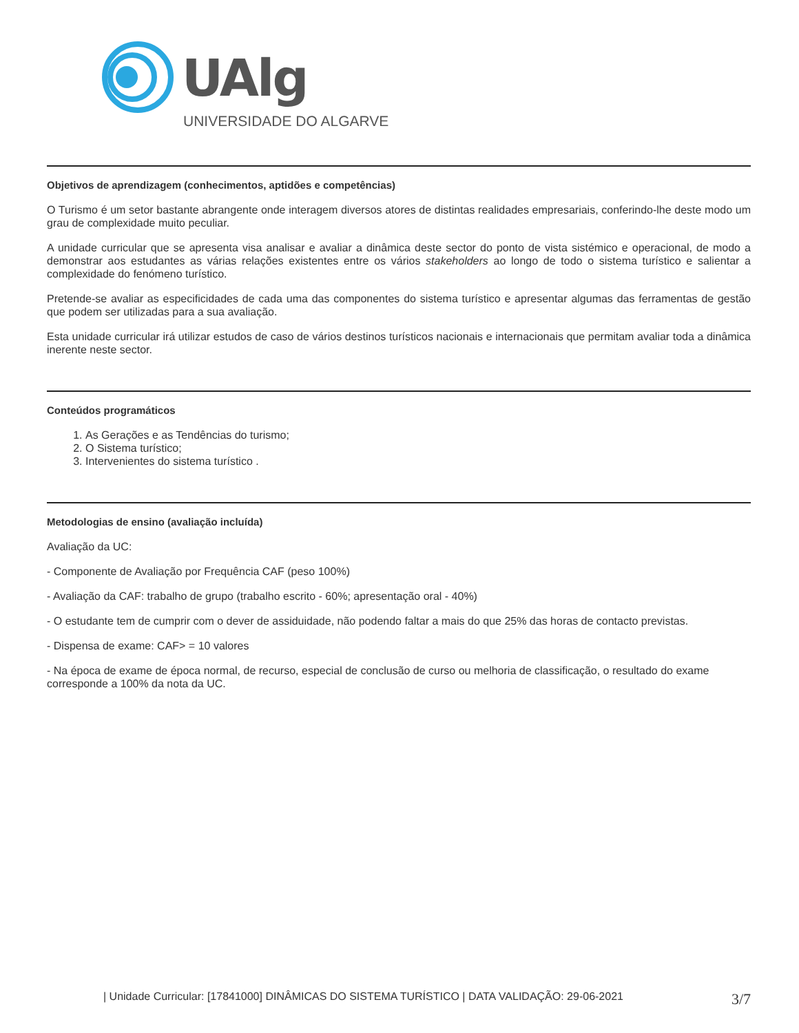UAlg
UNIVERSIDADE DO ALGARVE
Objetivos de aprendizagem (conhecimentos, aptidões e competências)
O Turismo é um setor bastante abrangente onde interagem diversos atores de distintas realidades empresariais, conferindo-lhe deste modo um grau de complexidade muito peculiar.
A unidade curricular que se apresenta visa analisar e avaliar a dinâmica deste sector do ponto de vista sistémico e operacional, de modo a demonstrar aos estudantes as várias relações existentes entre os vários stakeholders ao longo de todo o sistema turístico e salientar a complexidade do fenómeno turístico.
Pretende-se avaliar as especificidades de cada uma das componentes do sistema turístico e apresentar algumas das ferramentas de gestão que podem ser utilizadas para a sua avaliação.
Esta unidade curricular irá utilizar estudos de caso de vários destinos turísticos nacionais e internacionais que permitam avaliar toda a dinâmica inerente neste sector.
Conteúdos programáticos
1. As Gerações e as Tendências do turismo;
2. O Sistema turístico;
3. Intervenientes do sistema turístico .
Metodologias de ensino (avaliação incluída)
Avaliação da UC:
- Componente de Avaliação por Frequência CAF (peso 100%)
- Avaliação da CAF: trabalho de grupo (trabalho escrito - 60%; apresentação oral - 40%)
- O estudante tem de cumprir com o dever de assiduidade, não podendo faltar a mais do que 25% das horas de contacto previstas.
- Dispensa de exame: CAF> = 10 valores
- Na época de exame de época normal, de recurso, especial de conclusão de curso ou melhoria de classificação, o resultado do exame corresponde a 100% da nota da UC.
| Unidade Curricular: [17841000] DINÂMICAS DO SISTEMA TURÍSTICO | DATA VALIDAÇÃO: 29-06-2021 3/7